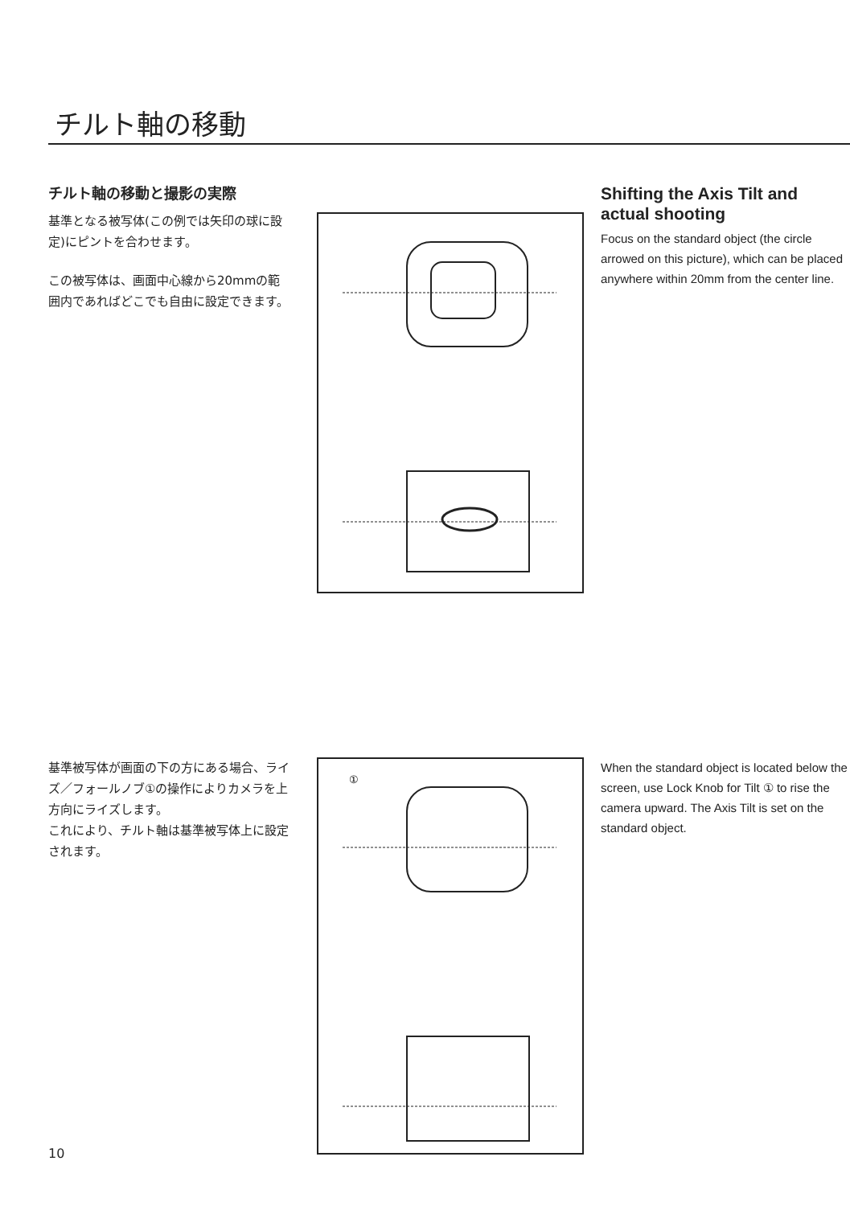チルト軸の移動
チルト軸の移動と撮影の実際
基準となる被写体(この例では矢印の球に設定)にピントを合わせます。
この被写体は、画面中心線から20mmの範囲内であればどこでも自由に設定できます。
Shifting the Axis Tilt and actual shooting
Focus on the standard object (the circle arrowed on this picture), which can be placed anywhere within 20mm from the center line.
基準被写体が画面の下の方にある場合、ライズ／フォールノブ①の操作によりカメラを上方向にライズします。
これにより、チルト軸は基準被写体上に設定されます。
①
When the standard object is located below the screen, use Lock Knob for Tilt ① to rise the camera upward. The Axis Tilt is set on the standard object.
10